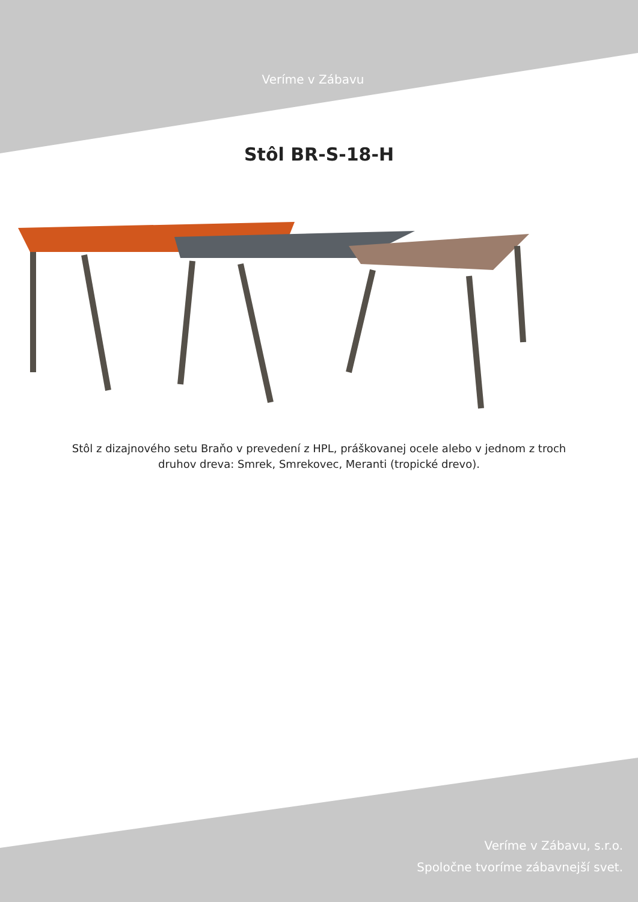Veríme v Zábavu
Stôl BR-S-18-H
Stôl z dizajnového setu Braňo v prevedení z HPL, práškovanej ocele alebo v jednom z troch druhov dreva: Smrek, Smrekovec, Meranti (tropické drevo).
Veríme v Zábavu, s.r.o.
Spoločne tvoríme zábavnejší svet.